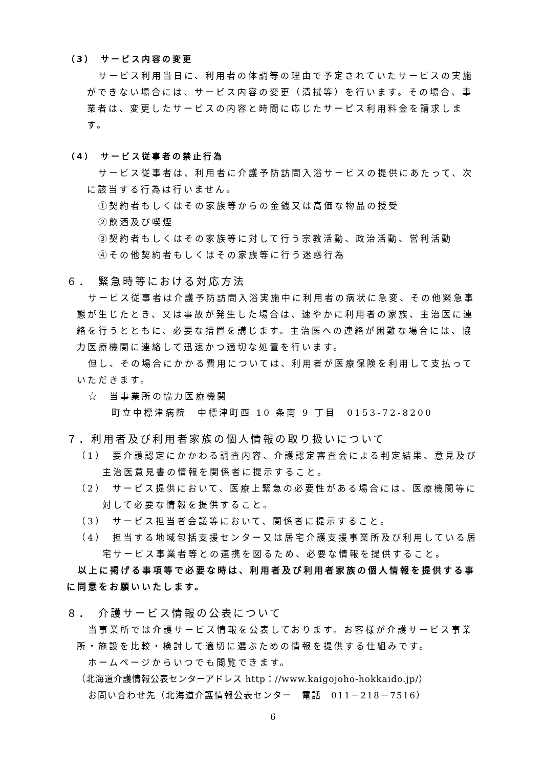（3）　サービス内容の変更
サービス利用当日に、利用者の体調等の理由で予定されていたサービスの実施ができない場合には、サービス内容の変更（清拭等）を行います。その場合、事業者は、変更したサービスの内容と時間に応じたサービス利用料金を請求します。
（4）　サービス従事者の禁止行為
サービス従事者は、利用者に介護予防訪問入浴サービスの提供にあたって、次に該当する行為は行いません。
①契約者もしくはその家族等からの金銭又は高価な物品の授受
②飲酒及び喫煙
③契約者もしくはその家族等に対して行う宗教活動、政治活動、営利活動
④その他契約者もしくはその家族等に行う迷惑行為
６．　緊急時等における対応方法
サービス従事者は介護予防訪問入浴実施中に利用者の病状に急変、その他緊急事態が生じたとき、又は事故が発生した場合は、速やかに利用者の家族、主治医に連絡を行うとともに、必要な措置を講じます。主治医への連絡が困難な場合には、協力医療機関に連絡して迅速かつ適切な処置を行います。
但し、その場合にかかる費用については、利用者が医療保険を利用して支払っていただきます。
☆　当事業所の協力医療機関
町立中標津病院　中標津町西 10 条南 9 丁目　0153-72-8200
７．利用者及び利用者家族の個人情報の取り扱いについて
（1）　要介護認定にかかわる調査内容、介護認定審査会による判定結果、意見及び主治医意見書の情報を関係者に提示すること。
（2）　サービス提供において、医療上緊急の必要性がある場合には、医療機関等に対して必要な情報を提供すること。
（3）　サービス担当者会議等において、関係者に提示すること。
（4）　担当する地域包括支援センター又は居宅介護支援事業所及び利用している居宅サービス事業者等との連携を図るため、必要な情報を提供すること。
以上に掲げる事項等で必要な時は、利用者及び利用者家族の個人情報を提供する事に同意をお願いいたします。
８．　介護サービス情報の公表について
当事業所では介護サービス情報を公表しております。お客様が介護サービス事業所・施設を比較・検討して適切に選ぶための情報を提供する仕組みです。
ホームページからいつでも閲覧できます。
（北海道介護情報公表センターアドレス http：//www.kaigojoho-hokkaido.jp/）
お問い合わせ先（北海道介護情報公表センター　電話　011－218－7516）
6